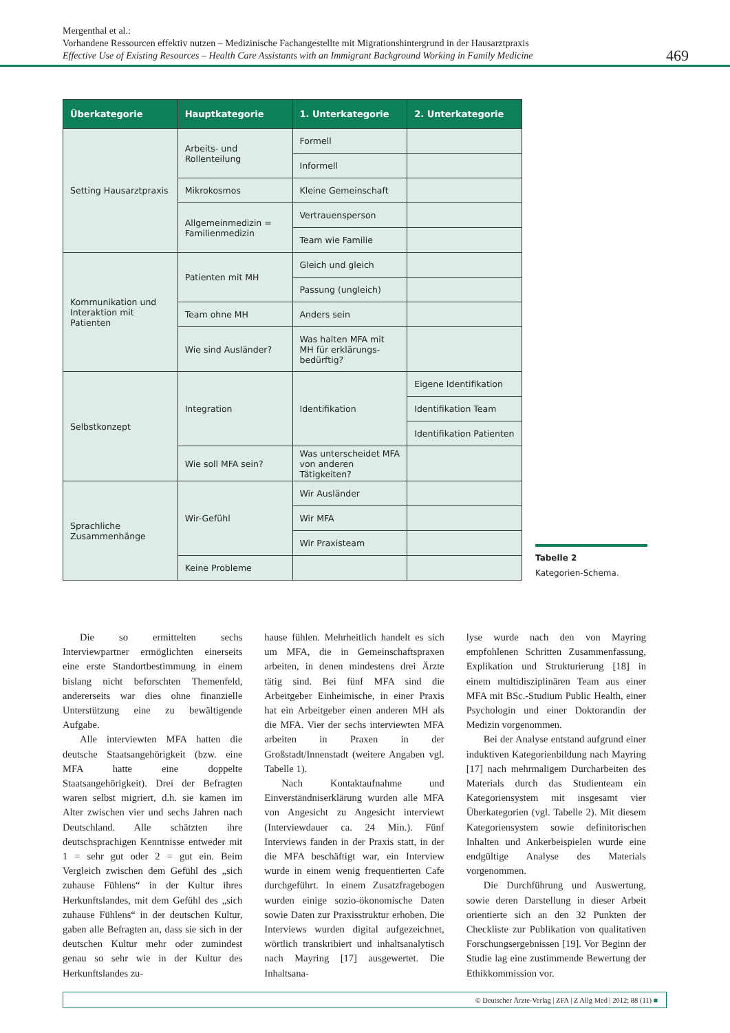Mergenthal et al.:
Vorhandene Ressourcen effektiv nutzen – Medizinische Fachangestellte mit Migrationshintergrund in der Hausarztpraxis
Effective Use of Existing Resources – Health Care Assistants with an Immigrant Background Working in Family Medicine
469
| Überkategorie | Hauptkategorie | 1. Unterkategorie | 2. Unterkategorie |
| --- | --- | --- | --- |
| Setting Hausarztpraxis | Arbeits- und Rollenteilung | Formell | |
| | | Informell | |
| | Mikrokosmos | Kleine Gemeinschaft | |
| | Allgemeinmedizin = Familienmedizin | Vertrauensperson | |
| | | Team wie Familie | |
| Kommunikation und Interaktion mit Patienten | Patienten mit MH | Gleich und gleich | |
| | | Passung (ungleich) | |
| | Team ohne MH | Anders sein | |
| | Wie sind Ausländer? | Was halten MFA mit MH für erklärungs­bedürftig? | |
| Selbstkonzept | Integration | Identifikation | Eigene Identifikation |
| | | | Identifikation Team |
| | | | Identifikation Patienten |
| | Wie soll MFA sein? | Was unterscheidet MFA von anderen Tätigkeiten? | |
| Sprachliche Zusammenhänge | Wir-Gefühl | Wir Ausländer | |
| | | Wir MFA | |
| | | Wir Praxisteam | |
| | Keine Probleme | | |
Tabelle 2
Kategorien-Schema.
Die so ermittelten sechs Interviewpartner ermöglichten einerseits eine erste Standortbestimmung in einem bislang nicht beforschten Themenfeld, andererseits war dies ohne finanzielle Unterstützung eine zu bewältigende Aufgabe.
Alle interviewten MFA hatten die deutsche Staatsangehörigkeit (bzw. eine MFA hatte eine doppelte Staatsangehörigkeit). Drei der Befragten waren selbst migriert, d.h. sie kamen im Alter zwischen vier und sechs Jahren nach Deutschland. Alle schätzten ihre deutschsprachigen Kenntnisse entweder mit 1 = sehr gut oder 2 = gut ein. Beim Vergleich zwischen dem Gefühl des „sich zuhause Fühlens“ in der Kultur ihres Herkunftslandes, mit dem Gefühl des „sich zuhause Fühlens“ in der deutschen Kultur, gaben alle Befragten an, dass sie sich in der deutschen Kultur mehr oder zumindest genau so sehr wie in der Kultur des Herkunftslandes zu-
hause fühlen. Mehrheitlich handelt es sich um MFA, die in Gemeinschaftspraxen arbeiten, in denen mindestens drei Ärzte tätig sind. Bei fünf MFA sind die Arbeitgeber Einheimische, in einer Praxis hat ein Arbeitgeber einen anderen MH als die MFA. Vier der sechs interviewten MFA arbeiten in Praxen in der Großstadt/Innenstadt (weitere Angaben vgl. Tabelle 1).
Nach Kontaktaufnahme und Einverständniserklärung wurden alle MFA von Angesicht zu Angesicht interviewt (Interviewdauer ca. 24 Min.). Fünf Interviews fanden in der Praxis statt, in der die MFA beschäftigt war, ein Interview wurde in einem wenig frequentierten Cafe durchgeführt. In einem Zusatzfragebogen wurden einige sozio-ökonomische Daten sowie Daten zur Praxisstruktur erhoben. Die Interviews wurden digital aufgezeichnet, wörtlich transkribiert und inhaltsanalytisch nach Mayring [17] ausgewertet. Die Inhaltsana-
lyse wurde nach den von Mayring empfohlenen Schritten Zusammenfassung, Explikation und Strukturierung [18] in einem multidisziplinären Team aus einer MFA mit BSc.-Studium Public Health, einer Psychologin und einer Doktorandin der Medizin vorgenommen.
Bei der Analyse entstand aufgrund einer induktiven Kategorienbildung nach Mayring [17] nach mehrmaligem Durcharbeiten des Materials durch das Studienteam ein Kategoriensystem mit insgesamt vier Überkategorien (vgl. Tabelle 2). Mit diesem Kategoriensystem sowie definitorischen Inhalten und Ankerbeispielen wurde eine endgültige Analyse des Materials vorgenommen.
Die Durchführung und Auswertung, sowie deren Darstellung in dieser Arbeit orientierte sich an den 32 Punkten der Checkliste zur Publikation von qualitativen Forschungsergebnissen [19]. Vor Beginn der Studie lag eine zustimmende Bewertung der Ethikkommission vor.
© Deutscher Ärzte-Verlag | ZFA | Z Allg Med | 2012; 88 (11) ■